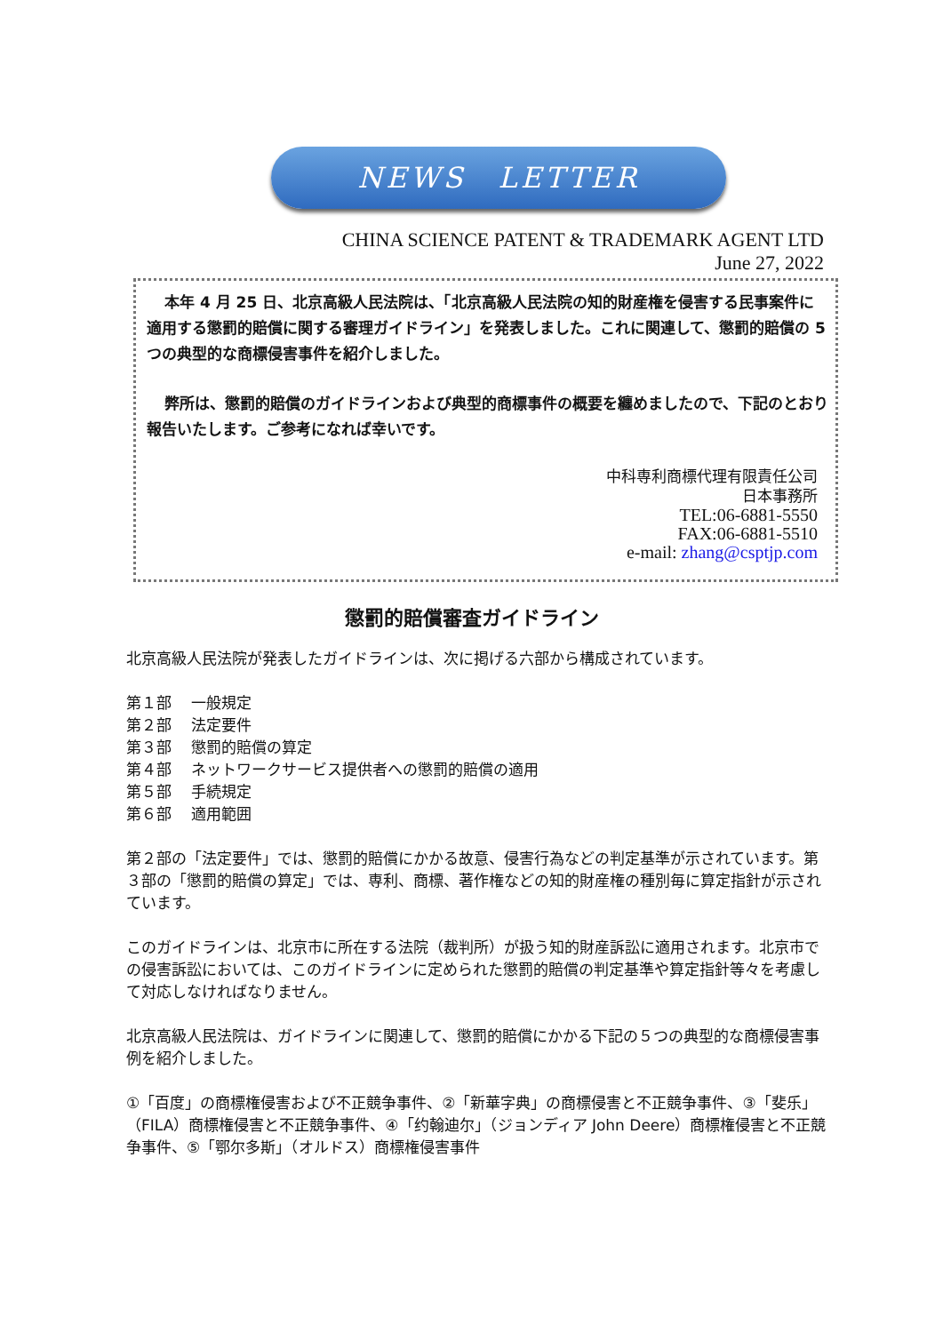NEWS　LETTER
CHINA SCIENCE PATENT & TRADEMARK AGENT LTD
June 27, 2022
本年 4 月 25 日、北京高級人民法院は、「北京高級人民法院の知的財産権を侵害する民事案件に適用する懲罰的賠償に関する審理ガイドライン」を発表しました。これに関連して、懲罰的賠償の 5 つの典型的な商標侵害事件を紹介しました。
弊所は、懲罰的賠償のガイドラインおよび典型的商標事件の概要を纏めましたので、下記のとおり報告いたします。ご参考になれば幸いです。
中科専利商標代理有限責任公司
日本事務所
TEL:06-6881-5550
FAX:06-6881-5510
e-mail: zhang@csptjp.com
懲罰的賠償審査ガイドライン
北京高級人民法院が発表したガイドラインは、次に掲げる六部から構成されています。
第１部　 一般規定
第２部　 法定要件
第３部　 懲罰的賠償の算定
第４部　 ネットワークサービス提供者への懲罰的賠償の適用
第５部　 手続規定
第６部　 適用範囲
第２部の「法定要件」では、懲罰的賠償にかかる故意、侵害行為などの判定基準が示されています。第３部の「懲罰的賠償の算定」では、専利、商標、著作権などの知的財産権の種別毎に算定指針が示されています。
このガイドラインは、北京市に所在する法院（裁判所）が扱う知的財産訴訟に適用されます。北京市での侵害訴訟においては、このガイドラインに定められた懲罰的賠償の判定基準や算定指針等々を考慮して対応しなければなりません。
北京高級人民法院は、ガイドラインに関連して、懲罰的賠償にかかる下記の５つの典型的な商標侵害事例を紹介しました。
①「百度」の商標権侵害および不正競争事件、②「新華字典」の商標侵害と不正競争事件、③「斐乐」（FILA）商標権侵害と不正競争事件、④「约翰迪尔」（ジョンディア John Deere）商標権侵害と不正競争事件、⑤「鄂尔多斯」（オルドス）商標権侵害事件